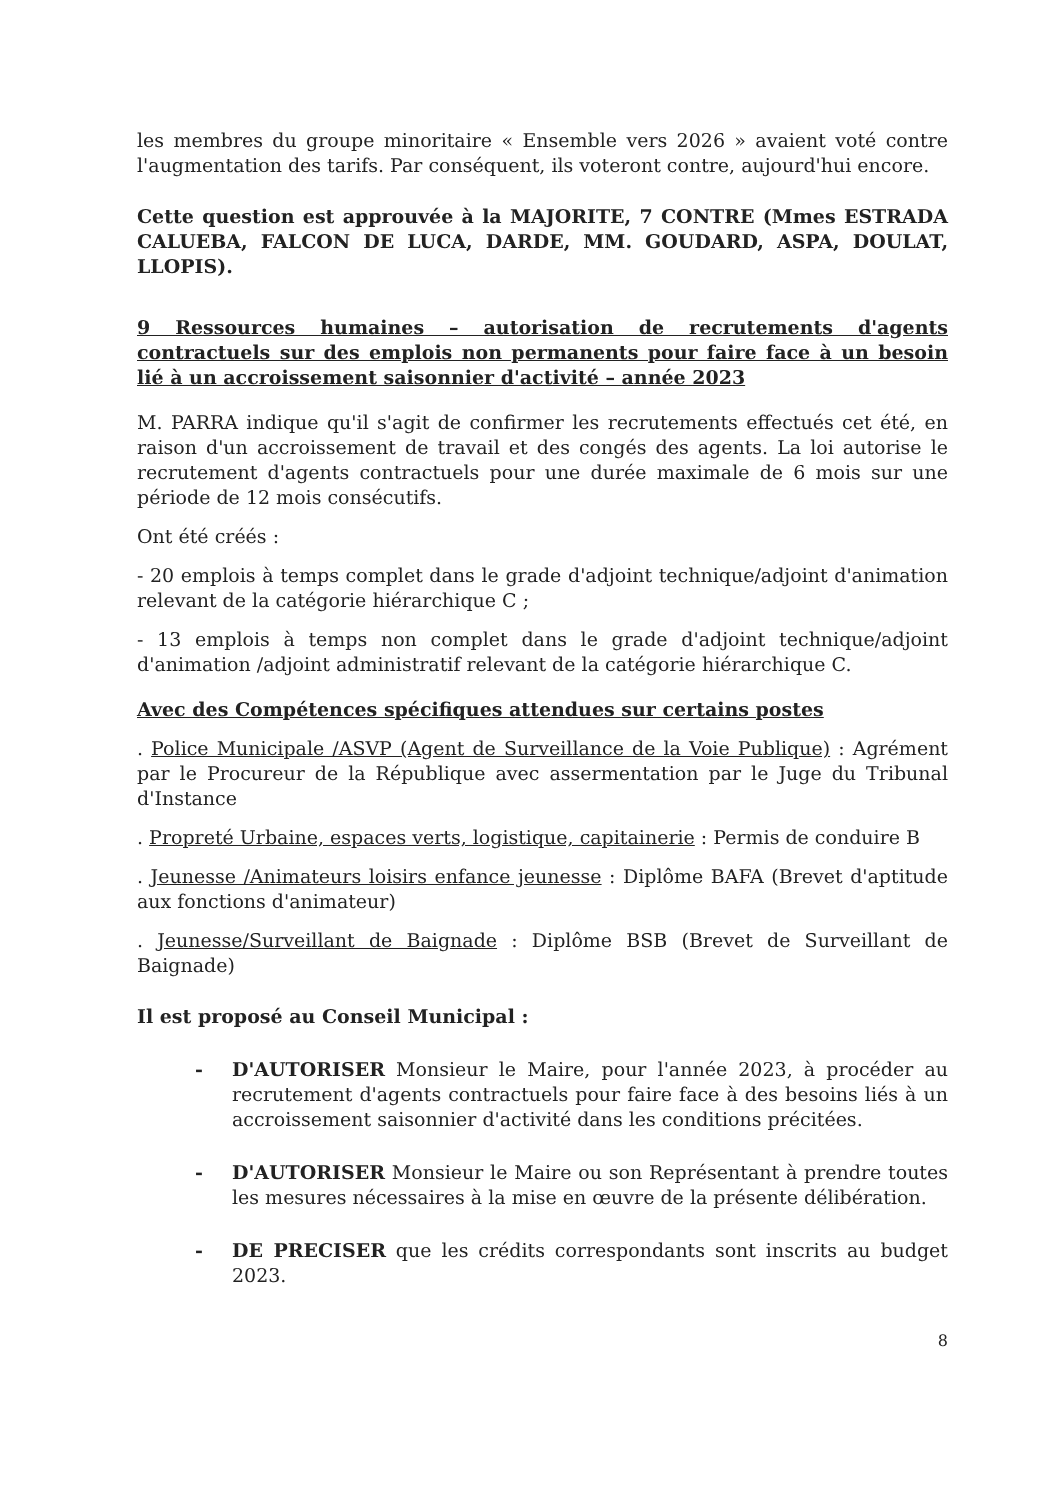les membres du groupe minoritaire « Ensemble vers 2026 » avaient voté contre l'augmentation des tarifs. Par conséquent, ils voteront contre, aujourd'hui encore.
Cette question est approuvée à la MAJORITE, 7 CONTRE (Mmes ESTRADA CALUEBA, FALCON DE LUCA, DARDE, MM. GOUDARD, ASPA, DOULAT, LLOPIS).
9 Ressources humaines – autorisation de recrutements d'agents contractuels sur des emplois non permanents pour faire face à un besoin lié à un accroissement saisonnier d'activité – année 2023
M. PARRA indique qu'il s'agit de confirmer les recrutements effectués cet été, en raison d'un accroissement de travail et des congés des agents. La loi autorise le recrutement d'agents contractuels pour une durée maximale de 6 mois sur une période de 12 mois consécutifs.
Ont été créés :
- 20 emplois à temps complet dans le grade d'adjoint technique/adjoint d'animation relevant de la catégorie hiérarchique C ;
- 13 emplois à temps non complet dans le grade d'adjoint technique/adjoint d'animation /adjoint administratif relevant de la catégorie hiérarchique C.
Avec des Compétences spécifiques attendues sur certains postes
. Police Municipale /ASVP (Agent de Surveillance de la Voie Publique) : Agrément par le Procureur de la République avec assermentation par le Juge du Tribunal d'Instance
. Propreté Urbaine, espaces verts, logistique, capitainerie : Permis de conduire B
. Jeunesse /Animateurs loisirs enfance jeunesse : Diplôme BAFA (Brevet d'aptitude aux fonctions d'animateur)
. Jeunesse/Surveillant de Baignade : Diplôme BSB (Brevet de Surveillant de Baignade)
Il est proposé au Conseil Municipal :
- D'AUTORISER Monsieur le Maire, pour l'année 2023, à procéder au recrutement d'agents contractuels pour faire face à des besoins liés à un accroissement saisonnier d'activité dans les conditions précitées.
- D'AUTORISER Monsieur le Maire ou son Représentant à prendre toutes les mesures nécessaires à la mise en œuvre de la présente délibération.
- DE PRECISER que les crédits correspondants sont inscrits au budget 2023.
8